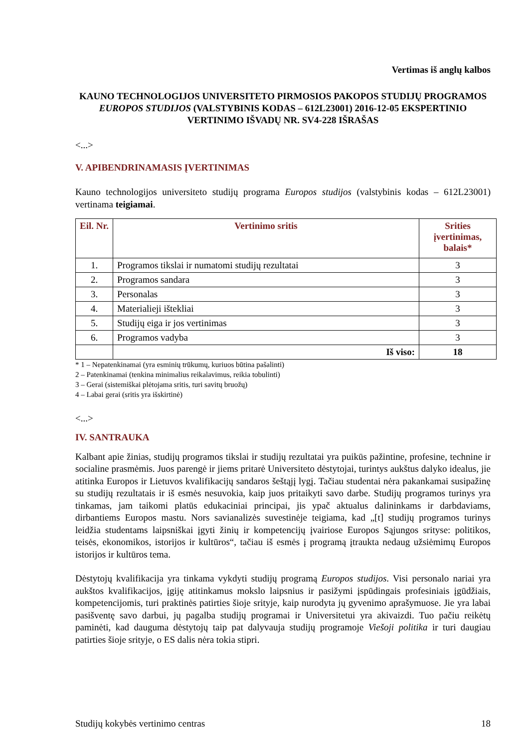Vertimas iš anglų kalbos
KAUNO TECHNOLOGIJOS UNIVERSITETO PIRMOSIOS PAKOPOS STUDIJŲ PROGRAMOS EUROPOS STUDIJOS (VALSTYBINIS KODAS – 612L23001) 2016-12-05 EKSPERTINIO VERTINIMO IŠVADŲ NR. SV4-228 IŠRAŠAS
<...>
V. APIBENDRINAMASIS ĮVERTINIMAS
Kauno technologijos universiteto studijų programa Europos studijos (valstybinis kodas – 612L23001) vertinama teigiamai.
| Eil. Nr. | Vertinimo sritis | Srities įvertinimas, balais* |
| --- | --- | --- |
| 1. | Programos tikslai ir numatomi studijų rezultatai | 3 |
| 2. | Programos sandara | 3 |
| 3. | Personalas | 3 |
| 4. | Materialieji ištekliai | 3 |
| 5. | Studijų eiga ir jos vertinimas | 3 |
| 6. | Programos vadyba | 3 |
| | Iš viso: | 18 |
* 1 – Nepatenkinamai (yra esminių trūkumų, kuriuos būtina pašalinti)
2 – Patenkinamai (tenkina minimalius reikalavimus, reikia tobulinti)
3 – Gerai (sistemiškai plėtojama sritis, turi savitų bruožų)
4 – Labai gerai (sritis yra išskirtinė)
<...>
IV. SANTRAUKA
Kalbant apie žinias, studijų programos tikslai ir studijų rezultatai yra puikūs pažintine, profesine, technine ir socialine prasmėmis. Juos parengė ir jiems pritarė Universiteto dėstytojai, turintys aukštus dalyko idealus, jie atitinka Europos ir Lietuvos kvalifikacijų sandaros šeštąjį lygį. Tačiau studentai nėra pakankamai susipažinę su studijų rezultatais ir iš esmės nesuvokia, kaip juos pritaikyti savo darbe. Studijų programos turinys yra tinkamas, jam taikomi platūs edukaciniai principai, jis ypač aktualus dalininkams ir darbdaviams, dirbantiems Europos mastu. Nors savianalizės suvestinėje teigiama, kad „[t] studijų programos turinys leidžia studentams laipsniškai įgyti žinių ir kompetencijų įvairiose Europos Sąjungos srityse: politikos, teisės, ekonomikos, istorijos ir kultūros“, tačiau iš esmės į programą įtraukta nedaug užsiėmimų Europos istorijos ir kultūros tema.
Dėstytojų kvalifikacija yra tinkama vykdyti studijų programą Europos studijos. Visi personalo nariai yra aukštos kvalifikacijos, įgiję atitinkamus mokslo laipsnius ir pasižymi įspūdingais profesiniais įgūdžiais, kompetencijomis, turi praktinės patirties šioje srityje, kaip nurodyta jų gyvenimo aprašymuose. Jie yra labai pasišventę savo darbui, jų pagalba studijų programai ir Universitetui yra akivaizdi. Tuo pačiu reikėtų paminėti, kad dauguma dėstytojų taip pat dalyvauja studijų programoje Viešoji politika ir turi daugiau patirties šioje srityje, o ES dalis nėra tokia stipri.
Studijų kokybės vertinimo centras 18